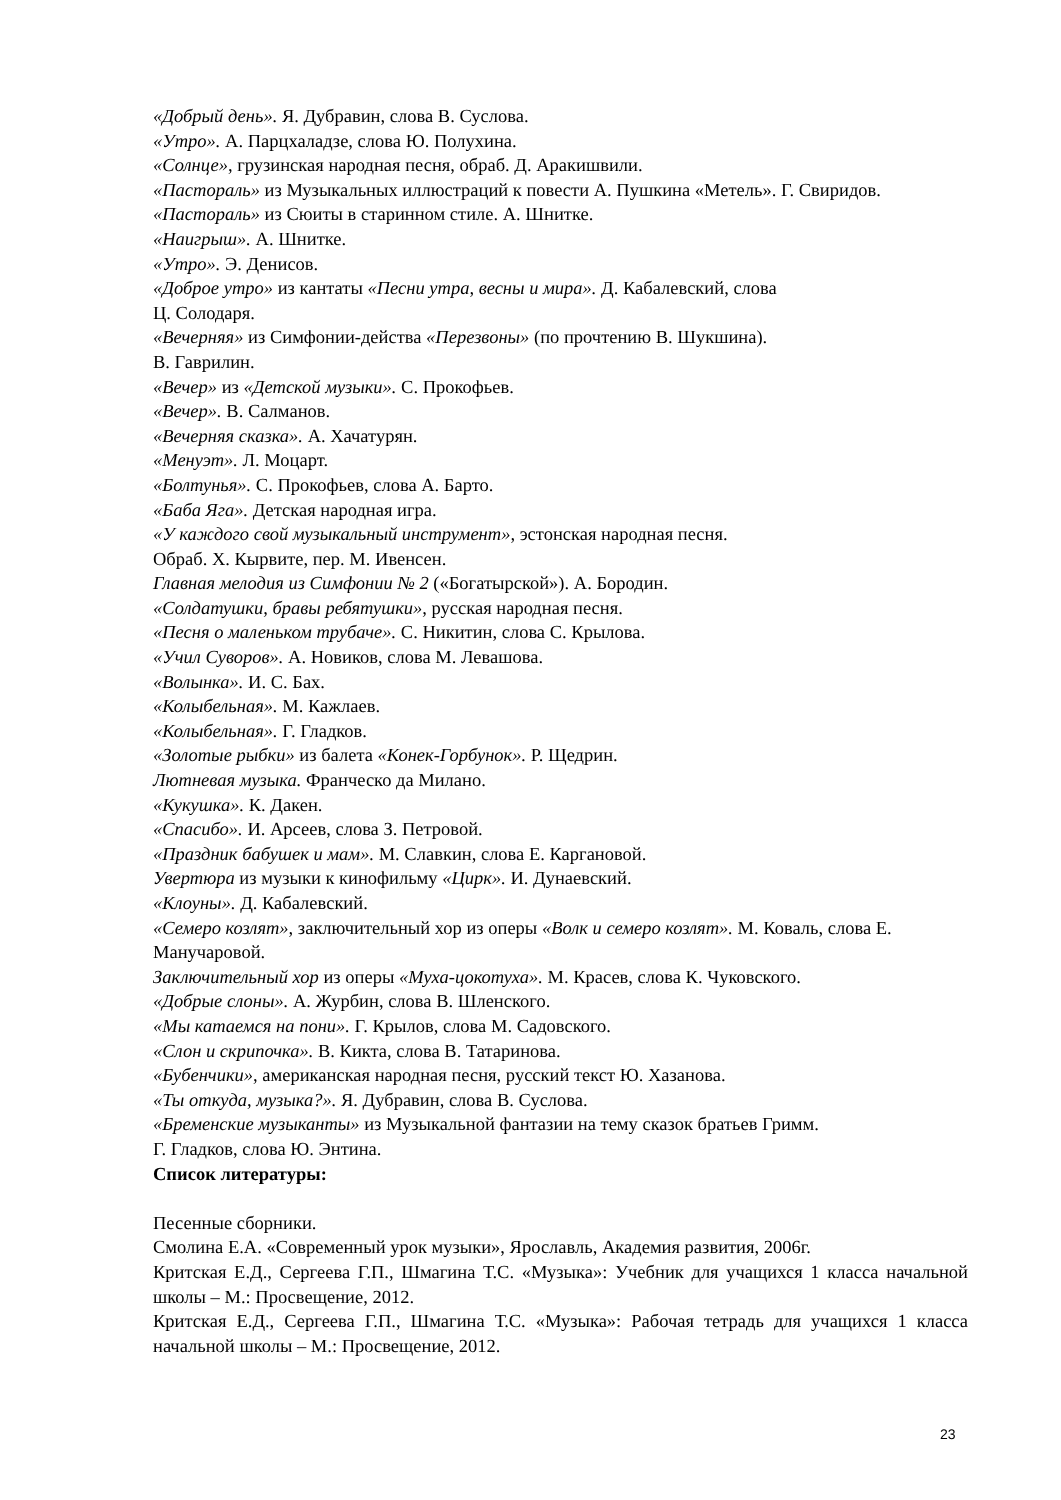«Добрый день». Я. Дубравин, слова В. Суслова.
«Утро». А. Парцхаладзе, слова Ю. Полухина.
«Солнце», грузинская народная песня, обраб. Д. Аракишвили.
«Пастораль» из Музыкальных иллюстраций к повести А. Пушкина «Метель». Г. Свиридов.
«Пастораль» из Сюиты в старинном стиле. А. Шнитке.
«Наигрыш». А. Шнитке.
«Утро». Э. Денисов.
«Доброе утро» из кантаты «Песни утра, весны и мира». Д. Кабалевский, слова
Ц. Солодаря.
«Вечерняя» из Симфонии-действа «Перезвоны» (по прочтению В. Шукшина).
В. Гаврилин.
«Вечер» из «Детской музыки». С. Прокофьев.
«Вечер». В. Салманов.
«Вечерняя сказка». А. Хачатурян.
«Менуэт». Л. Моцарт.
«Болтунья». С. Прокофьев, слова А. Барто.
«Баба Яга». Детская народная игра.
«У каждого свой музыкальный инструмент», эстонская народная песня.
Обраб. X. Кырвите, пер. М. Ивенсен.
Главная мелодия из Симфонии № 2 («Богатырской»). А. Бородин.
«Солдатушки, бравы ребятушки», русская народная песня.
«Песня о маленьком трубаче». С. Никитин, слова С. Крылова.
«Учил Суворов». А. Новиков, слова М. Левашова.
«Волынка». И. С. Бах.
«Колыбельная». М. Кажлаев.
«Колыбельная». Г. Гладков.
«Золотые рыбки» из балета «Конек-Горбунок». Р. Щедрин.
Лютневая музыка. Франческо да Милано.
«Кукушка». К. Дакен.
«Спасибо». И. Арсеев, слова З. Петровой.
«Праздник бабушек и мам». М. Славкин, слова Е. Каргановой.
Увертюра из музыки к кинофильму «Цирк». И. Дунаевский.
«Клоуны». Д. Кабалевский.
«Семеро козлят», заключительный хор из оперы «Волк и семеро козлят». М. Коваль, слова Е. Манучаровой.
Заключительный хор из оперы «Муха-цокотуха». М. Красев, слова К. Чуковского.
«Добрые слоны». А. Журбин, слова В. Шленского.
«Мы катаемся на пони». Г. Крылов, слова М. Садовского.
«Слон и скрипочка». В. Кикта, слова В. Татаринова.
«Бубенчики», американская народная песня, русский текст Ю. Хазанова.
«Ты откуда, музыка?». Я. Дубравин, слова В. Суслова.
«Бременские музыканты» из Музыкальной фантазии на тему сказок братьев Гримм.
Г. Гладков, слова Ю. Энтина.
Список литературы:
Песенные сборники.
Смолина Е.А. «Современный урок музыки», Ярославль, Академия развития, 2006г.
Критская Е.Д., Сергеева Г.П., Шмагина Т.С. «Музыка»: Учебник для учащихся 1 класса начальной школы – М.: Просвещение, 2012.
Критская Е.Д., Сергеева Г.П., Шмагина Т.С. «Музыка»: Рабочая тетрадь для учащихся 1 класса начальной школы – М.: Просвещение, 2012.
23